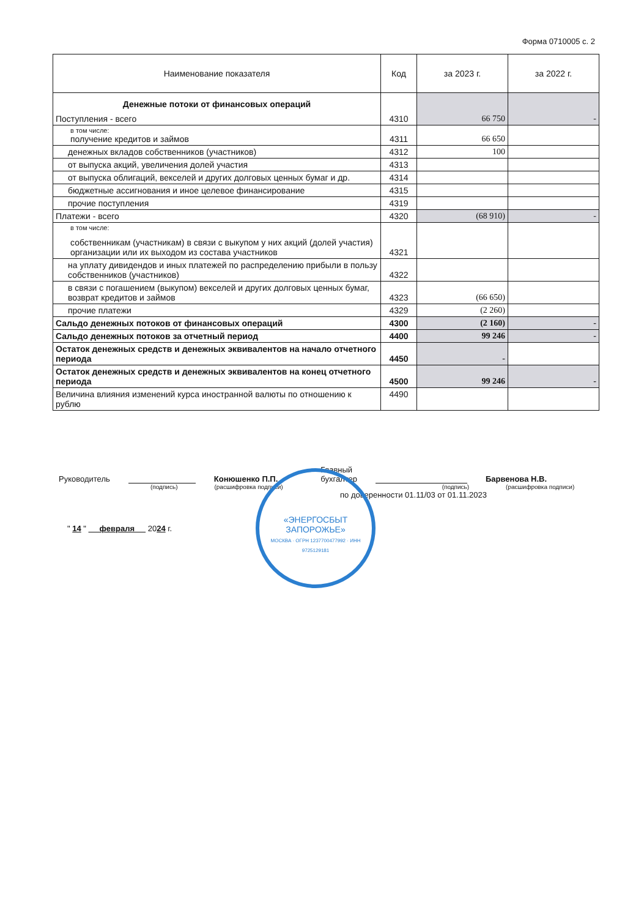Форма 0710005 с. 2
| Наименование показателя | Код | за 2023 г. | за 2022 г. |
| --- | --- | --- | --- |
| Денежные потоки от финансовых операций Поступления - всего | 4310 | 66 750 | - |
| в том числе: получение кредитов и займов | 4311 | 66 650 | |
| денежных вкладов собственников (участников) | 4312 | 100 | |
| от выпуска акций, увеличения долей участия | 4313 | | |
| от выпуска облигаций, векселей и других долговых ценных бумаг и др. | 4314 | | |
| бюджетные ассигнования и иное целевое финансирование | 4315 | | |
| прочие поступления | 4319 | | |
| Платежи - всего | 4320 | (68 910) | - |
| в том числе: собственникам (участникам) в связи с выкупом у них акций (долей участия) организации или их выходом из состава участников | 4321 | | |
| на уплату дивидендов и иных платежей по распределению прибыли в пользу собственников (участников) | 4322 | | |
| в связи с погашением (выкупом) векселей и других долговых ценных бумаг, возврат кредитов и займов | 4323 | (66 650) | |
| прочие платежи | 4329 | (2 260) | |
| Сальдо денежных потоков от финансовых операций | 4300 | (2 160) | - |
| Сальдо денежных потоков за отчетный период | 4400 | 99 246 | - |
| Остаток денежных средств и денежных эквивалентов на начало отчетного периода | 4450 | - | |
| Остаток денежных средств и денежных эквивалентов на конец отчетного периода | 4500 | 99 246 | - |
| Величина влияния изменений курса иностранной валюты по отношению к рублю | 4490 | | |
Руководитель
Конюшенко П.П. Главный
бухгалтер Барвенова Н.В.
(подпись) (расшифровка подписи) (подпись) (расшифровка подписи)
по доверенности 01.11/03 от 01.11.2023
" 14 " февраля 2024 г.
«ЭНЕРГОСБЫТ
ЗАПОРОЖЬЕ»
МОСКВА · ОГРН 1237700477992 · ИНН 9725129181